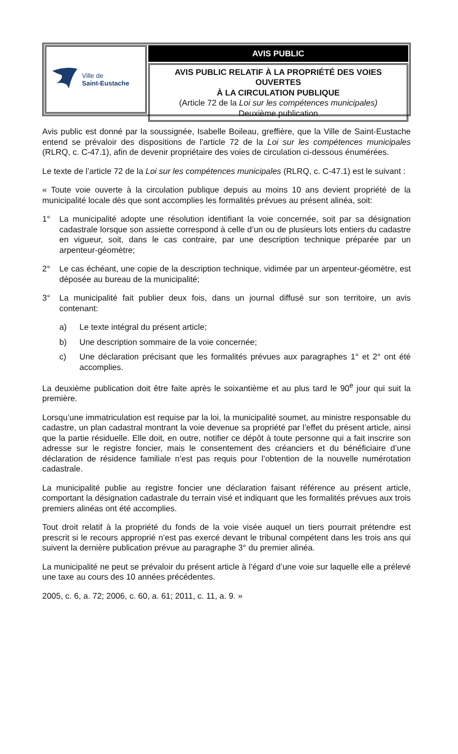Ville de
Saint-Eustache
AVIS PUBLIC
AVIS PUBLIC RELATIF À LA PROPRIÉTÉ DES VOIES OUVERTES
À LA CIRCULATION PUBLIQUE
(Article 72 de la Loi sur les compétences municipales)
Deuxième publication
Avis public est donné par la soussignée, Isabelle Boileau, greffière, que la Ville de Saint-Eustache entend se prévaloir des dispositions de l'article 72 de la Loi sur les compétences municipales (RLRQ, c. C-47.1), afin de devenir propriétaire des voies de circulation ci-dessous énumérées.
Le texte de l’article 72 de la Loi sur les compétences municipales (RLRQ, c. C-47.1) est le suivant :
« Toute voie ouverte à la circulation publique depuis au moins 10 ans devient propriété de la municipalité locale dès que sont accomplies les formalités prévues au présent alinéa, soit:
1° La municipalité adopte une résolution identifiant la voie concernée, soit par sa désignation cadastrale lorsque son assiette correspond à celle d’un ou de plusieurs lots entiers du cadastre en vigueur, soit, dans le cas contraire, par une description technique préparée par un arpenteur-géomètre;
2° Le cas échéant, une copie de la description technique, vidimée par un arpenteur-géomètre, est déposée au bureau de la municipalité;
3° La municipalité fait publier deux fois, dans un journal diffusé sur son territoire, un avis contenant:
a) Le texte intégral du présent article;
b) Une description sommaire de la voie concernée;
c) Une déclaration précisant que les formalités prévues aux paragraphes 1° et 2° ont été accomplies.
La deuxième publication doit être faite après le soixantième et au plus tard le 90<sup>e</sup> jour qui suit la première.
Lorsqu’une immatriculation est requise par la loi, la municipalité soumet, au ministre responsable du cadastre, un plan cadastral montrant la voie devenue sa propriété par l’effet du présent article, ainsi que la partie résiduelle. Elle doit, en outre, notifier ce dépôt à toute personne qui a fait inscrire son adresse sur le registre foncier, mais le consentement des créanciers et du bénéficiaire d’une déclaration de résidence familiale n’est pas requis pour l’obtention de la nouvelle numérotation cadastrale.
La municipalité publie au registre foncier une déclaration faisant référence au présent article, comportant la désignation cadastrale du terrain visé et indiquant que les formalités prévues aux trois premiers alinéas ont été accomplies.
Tout droit relatif à la propriété du fonds de la voie visée auquel un tiers pourrait prétendre est prescrit si le recours approprié n’est pas exercé devant le tribunal compétent dans les trois ans qui suivent la dernière publication prévue au paragraphe 3° du premier alinéa.
La municipalité ne peut se prévaloir du présent article à l’égard d’une voie sur laquelle elle a prélevé une taxe au cours des 10 années précédentes.
2005, c. 6, a. 72; 2006, c. 60, a. 61; 2011, c. 11, a. 9. »